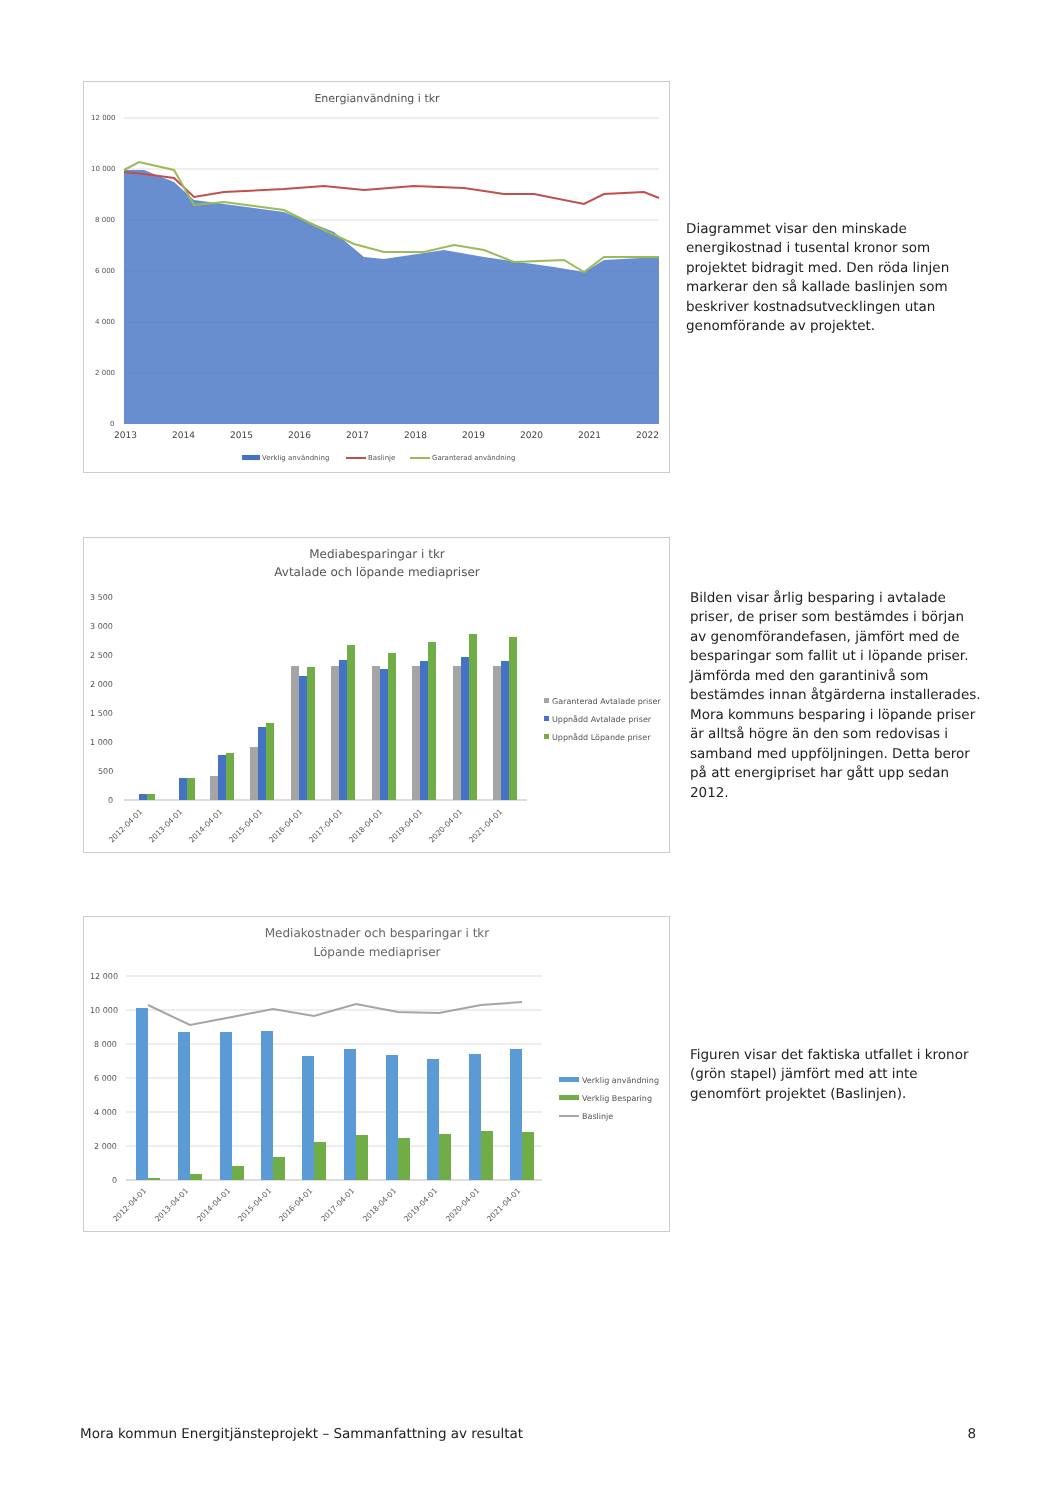Energianvändning i tkr
12 000
10 000
8 000
6 000
4 000
2 000
0
2013
2014
2015
2016
2017
2018
2019
2020
2021
2022
Verklig användning
Baslinje
Garanterad användning
Diagrammet visar den minskade energikostnad i tusental kronor som projektet bidragit med. Den röda linjen markerar den så kallade baslinjen som beskriver kostnadsutvecklingen utan genomförande av projektet.
Mediabesparingar i tkr
Avtalade och löpande mediapriser
3 500
3 000
2 500
2 000
1 500
1 000
500
0
2012-04-01
2013-04-01
2014-04-01
2015-04-01
2016-04-01
2017-04-01
2018-04-01
2019-04-01
2020-04-01
2021-04-01
Garanterad Avtalade priser
Uppnådd Avtalade priser
Uppnådd Löpande priser
Bilden visar årlig besparing i avtalade priser, de priser som bestämdes i början av genomföran­defasen, jämfört med de besparingar som fallit ut i löpande priser. Jämförda med den garanti­nivå som bestämdes innan åtgärderna instal­lerades. Mora kommuns besparing i löpande priser är alltså högre än den som redovisas i samband med uppföljningen. Detta beror på att energipriset har gått upp sedan 2012.
Mediakostnader och besparingar i tkr
Löpande mediapriser
12 000
10 000
8 000
6 000
4 000
2 000
0
2012-04-01
2013-04-01
2014-04-01
2015-04-01
2016-04-01
2017-04-01
2018-04-01
2019-04-01
2020-04-01
2021-04-01
Verklig användning
Verklig Besparing
Baslinje
Figuren visar det faktiska utfallet i kronor (grön stapel) jämfört med att inte genomfört projektet (Baslinjen).
Mora kommun Energitjänsteprojekt – Sammanfattning av resultat 8